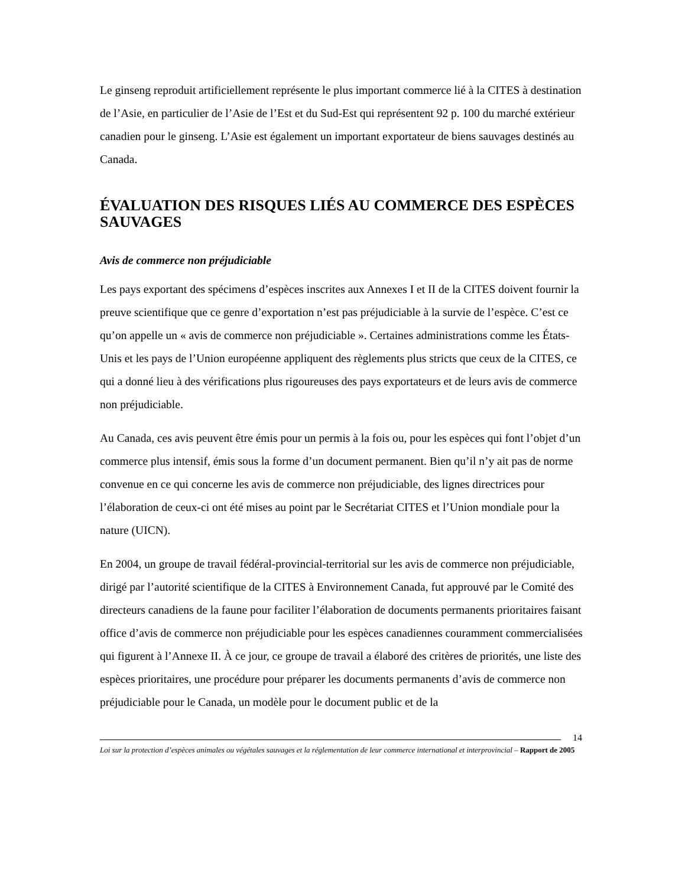Le ginseng reproduit artificiellement représente le plus important commerce lié à la CITES à destination de l’Asie, en particulier de l’Asie de l’Est et du Sud-Est qui représentent 92 p. 100 du marché extérieur canadien pour le ginseng. L’Asie est également un important exportateur de biens sauvages destinés au Canada.
ÉVALUATION DES RISQUES LIÉS AU COMMERCE DES ESPÈCES SAUVAGES
Avis de commerce non préjudiciable
Les pays exportant des spécimens d’espèces inscrites aux Annexes I et II de la CITES doivent fournir la preuve scientifique que ce genre d’exportation n’est pas préjudiciable à la survie de l’espèce. C’est ce qu’on appelle un « avis de commerce non préjudiciable ». Certaines administrations comme les États-Unis et les pays de l’Union européenne appliquent des règlements plus stricts que ceux de la CITES, ce qui a donné lieu à des vérifications plus rigoureuses des pays exportateurs et de leurs avis de commerce non préjudiciable.
Au Canada, ces avis peuvent être émis pour un permis à la fois ou, pour les espèces qui font l’objet d’un commerce plus intensif, émis sous la forme d’un document permanent. Bien qu’il n’y ait pas de norme convenue en ce qui concerne les avis de commerce non préjudiciable, des lignes directrices pour l’élaboration de ceux-ci ont été mises au point par le Secrétariat CITES et l’Union mondiale pour la nature (UICN).
En 2004, un groupe de travail fédéral-provincial-territorial sur les avis de commerce non préjudiciable, dirigé par l’autorité scientifique de la CITES à Environnement Canada, fut approuvé par le Comité des directeurs canadiens de la faune pour faciliter l’élaboration de documents permanents prioritaires faisant office d’avis de commerce non préjudiciable pour les espèces canadiennes couramment commercialisées qui figurent à l’Annexe II. À ce jour, ce groupe de travail a élaboré des critères de priorités, une liste des espèces prioritaires, une procédure pour préparer les documents permanents d’avis de commerce non préjudiciable pour le Canada, un modèle pour le document public et de la
14
Loi sur la protection d’espèces animales ou végétales sauvages et la réglementation de leur commerce international et interprovincial – Rapport de 2005